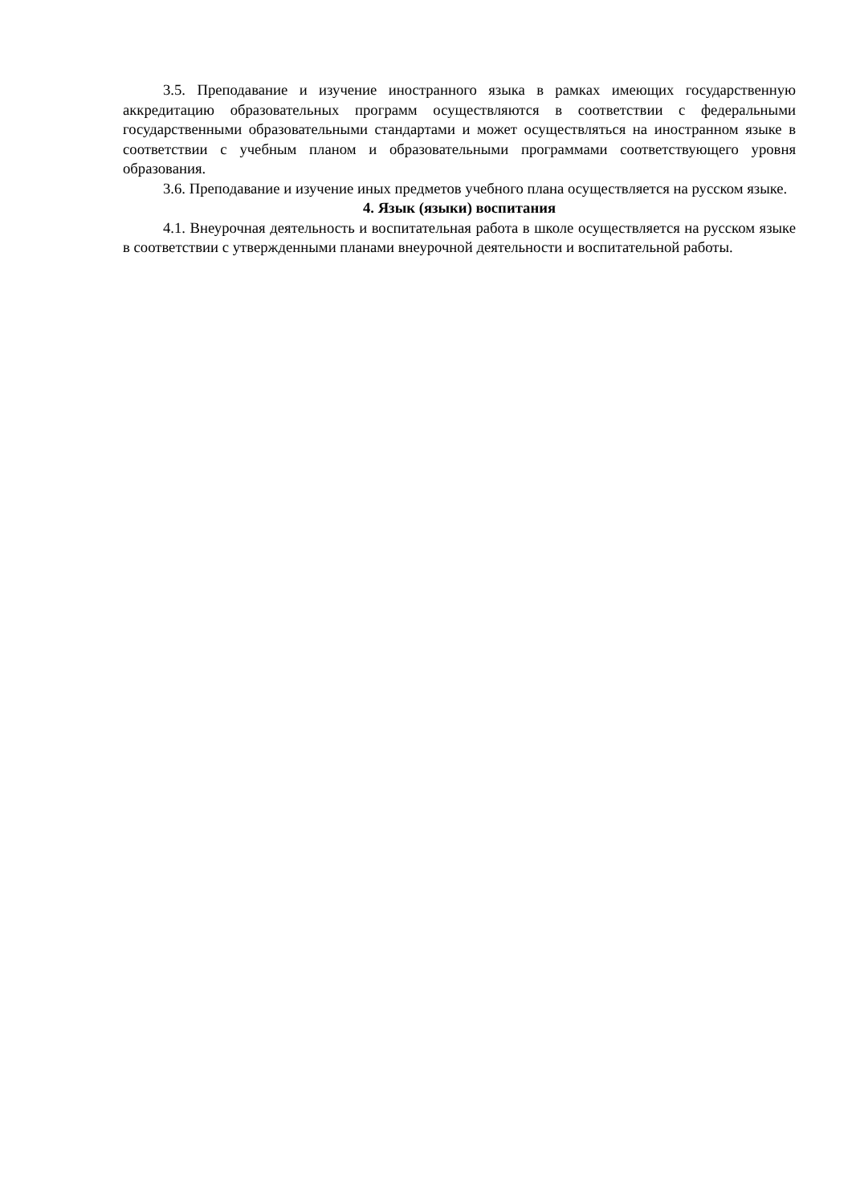3.5. Преподавание и изучение иностранного языка в рамках имеющих государственную аккредитацию образовательных программ осуществляются в соответствии с федеральными государственными образовательными стандартами и может осуществляться на иностранном языке в соответствии с учебным планом и образовательными программами соответствующего уровня образования.
3.6. Преподавание и изучение иных предметов учебного плана осуществляется на русском языке.
4. Язык (языки) воспитания
4.1. Внеурочная деятельность и воспитательная работа в школе осуществляется на русском языке в соответствии с утвержденными планами внеурочной деятельности и воспитательной работы.